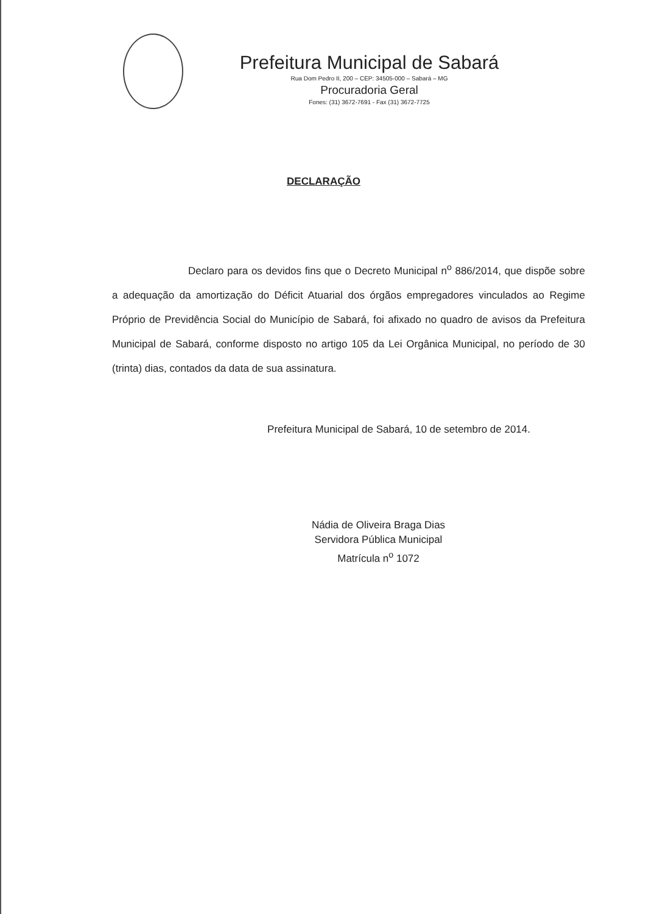Prefeitura Municipal de Sabará
Rua Dom Pedro II, 200 – CEP: 34505-000 – Sabará – MG
Procuradoria Geral
Fones: (31) 3672-7691 - Fax (31) 3672-7725
DECLARAÇÃO
Declaro para os devidos fins que o Decreto Municipal n<sup>o</sup> 886/2014, que dispõe sobre a adequação da amortização do Déficit Atuarial dos órgãos empregadores vinculados ao Regime Próprio de Previdência Social do Município de Sabará, foi afixado no quadro de avisos da Prefeitura Municipal de Sabará, conforme disposto no artigo 105 da Lei Orgânica Municipal, no período de 30 (trinta) dias, contados da data de sua assinatura.
Prefeitura Municipal de Sabará, 10 de setembro de 2014.
Nádia de Oliveira Braga Dias
Servidora Pública Municipal
Matrícula n<sup>o</sup> 1072